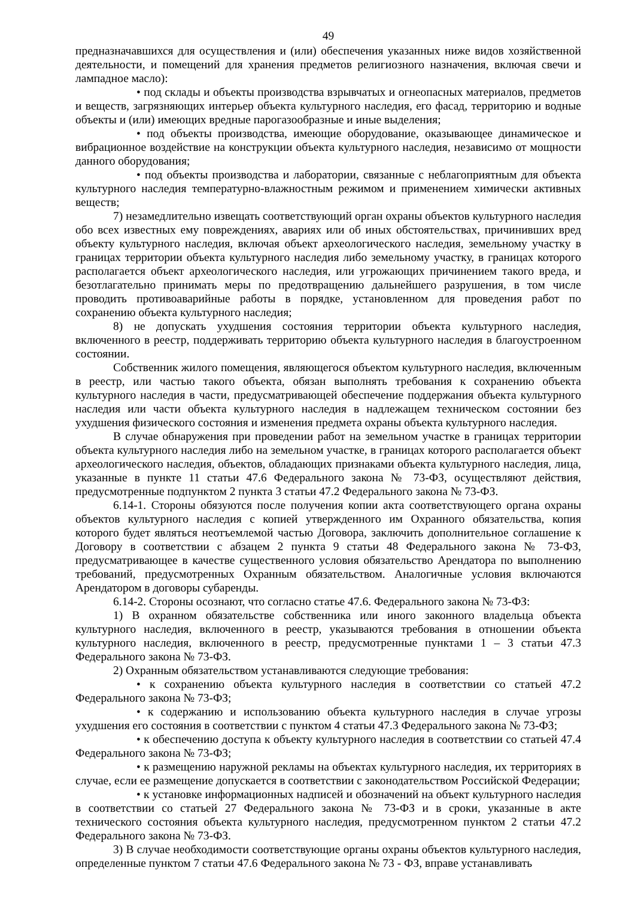49
предназначавшихся для осуществления и (или) обеспечения указанных ниже видов хозяйственной деятельности, и помещений для хранения предметов религиозного назначения, включая свечи и лампадное масло):
• под склады и объекты производства взрывчатых и огнеопасных материалов, предметов и веществ, загрязняющих интерьер объекта культурного наследия, его фасад, территорию и водные объекты и (или) имеющих вредные парогазообразные и иные выделения;
• под объекты производства, имеющие оборудование, оказывающее динамическое и вибрационное воздействие на конструкции объекта культурного наследия, независимо от мощности данного оборудования;
• под объекты производства и лаборатории, связанные с неблагоприятным для объекта культурного наследия температурно-влажностным режимом и применением химически активных веществ;
7) незамедлительно извещать соответствующий орган охраны объектов культурного наследия обо всех известных ему повреждениях, авариях или об иных обстоятельствах, причинивших вред объекту культурного наследия, включая объект археологического наследия, земельному участку в границах территории объекта культурного наследия либо земельному участку, в границах которого располагается объект археологического наследия, или угрожающих причинением такого вреда, и безотлагательно принимать меры по предотвращению дальнейшего разрушения, в том числе проводить противоаварийные работы в порядке, установленном для проведения работ по сохранению объекта культурного наследия;
8) не допускать ухудшения состояния территории объекта культурного наследия, включенного в реестр, поддерживать территорию объекта культурного наследия в благоустроенном состоянии.
Собственник жилого помещения, являющегося объектом культурного наследия, включенным в реестр, или частью такого объекта, обязан выполнять требования к сохранению объекта культурного наследия в части, предусматривающей обеспечение поддержания объекта культурного наследия или части объекта культурного наследия в надлежащем техническом состоянии без ухудшения физического состояния и изменения предмета охраны объекта культурного наследия.
В случае обнаружения при проведении работ на земельном участке в границах территории объекта культурного наследия либо на земельном участке, в границах которого располагается объект археологического наследия, объектов, обладающих признаками объекта культурного наследия, лица, указанные в пункте 11 статьи 47.6 Федерального закона № 73-ФЗ, осуществляют действия, предусмотренные подпунктом 2 пункта 3 статьи 47.2 Федерального закона № 73-ФЗ.
6.14-1. Стороны обязуются после получения копии акта соответствующего органа охраны объектов культурного наследия с копией утвержденного им Охранного обязательства, копия которого будет являться неотъемлемой частью Договора, заключить дополнительное соглашение к Договору в соответствии с абзацем 2 пункта 9 статьи 48 Федерального закона № 73-ФЗ, предусматривающее в качестве существенного условия обязательство Арендатора по выполнению требований, предусмотренных Охранным обязательством. Аналогичные условия включаются Арендатором в договоры субаренды.
6.14-2. Стороны осознают, что согласно статье 47.6. Федерального закона № 73-ФЗ:
1) В охранном обязательстве собственника или иного законного владельца объекта культурного наследия, включенного в реестр, указываются требования в отношении объекта культурного наследия, включенного в реестр, предусмотренные пунктами 1 – 3 статьи 47.3 Федерального закона № 73-ФЗ.
2) Охранным обязательством устанавливаются следующие требования:
• к сохранению объекта культурного наследия в соответствии со статьей 47.2 Федерального закона № 73-ФЗ;
• к содержанию и использованию объекта культурного наследия в случае угрозы ухудшения его состояния в соответствии с пунктом 4 статьи 47.3 Федерального закона № 73-ФЗ;
• к обеспечению доступа к объекту культурного наследия в соответствии со статьей 47.4 Федерального закона № 73-ФЗ;
• к размещению наружной рекламы на объектах культурного наследия, их территориях в случае, если ее размещение допускается в соответствии с законодательством Российской Федерации;
• к установке информационных надписей и обозначений на объект культурного наследия в соответствии со статьей 27 Федерального закона № 73-ФЗ и в сроки, указанные в акте технического состояния объекта культурного наследия, предусмотренном пунктом 2 статьи 47.2 Федерального закона № 73-ФЗ.
3) В случае необходимости соответствующие органы охраны объектов культурного наследия, определенные пунктом 7 статьи 47.6 Федерального закона № 73 - ФЗ, вправе устанавливать